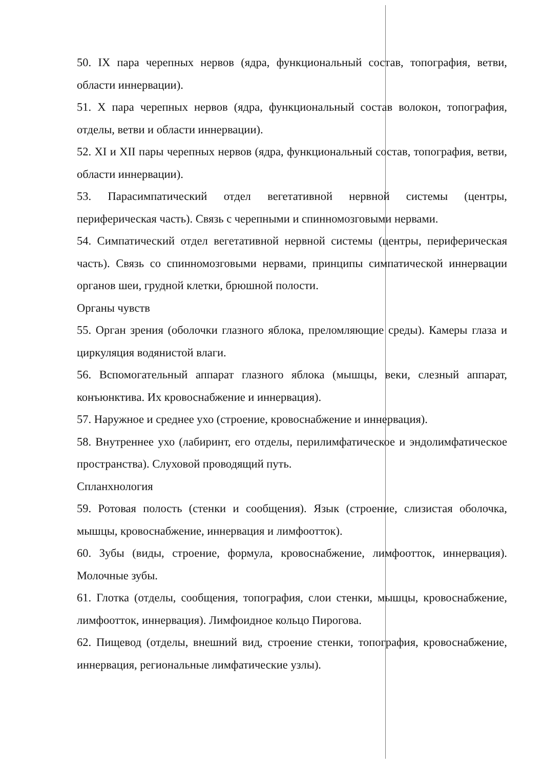50. IX пара черепных нервов (ядра, функциональный состав, топография, ветви, области иннервации).
51. X пара черепных нервов (ядра, функциональный состав волокон, топография, отделы, ветви и области иннервации).
52. XI и XII пары черепных нервов (ядра, функциональный состав, топография, ветви, области иннервации).
53. Парасимпатический отдел вегетативной нервной системы (центры, периферическая часть). Связь с черепными и спинномозговыми нервами.
54. Симпатический отдел вегетативной нервной системы (центры, периферическая часть). Связь со спинномозговыми нервами, принципы симпатической иннервации органов шеи, грудной клетки, брюшной полости.
Органы чувств
55. Орган зрения (оболочки глазного яблока, преломляющие среды). Камеры глаза и циркуляция водянистой влаги.
56. Вспомогательный аппарат глазного яблока (мышцы, веки, слезный аппарат, конъюнктива. Их кровоснабжение и иннервация).
57. Наружное и среднее ухо (строение, кровоснабжение и иннервация).
58. Внутреннее ухо (лабиринт, его отделы, перилимфатическое и эндолимфатическое пространства). Слуховой проводящий путь.
Спланхнология
59. Ротовая полость (стенки и сообщения). Язык (строение, слизистая оболочка, мышцы, кровоснабжение, иннервация и лимфоотток).
60. Зубы (виды, строение, формула, кровоснабжение, лимфоотток, иннервация). Молочные зубы.
61. Глотка (отделы, сообщения, топография, слои стенки, мышцы, кровоснабжение, лимфоотток, иннервация). Лимфоидное кольцо Пирогова.
62. Пищевод (отделы, внешний вид, строение стенки, топография, кровоснабжение, иннервация, региональные лимфатические узлы).